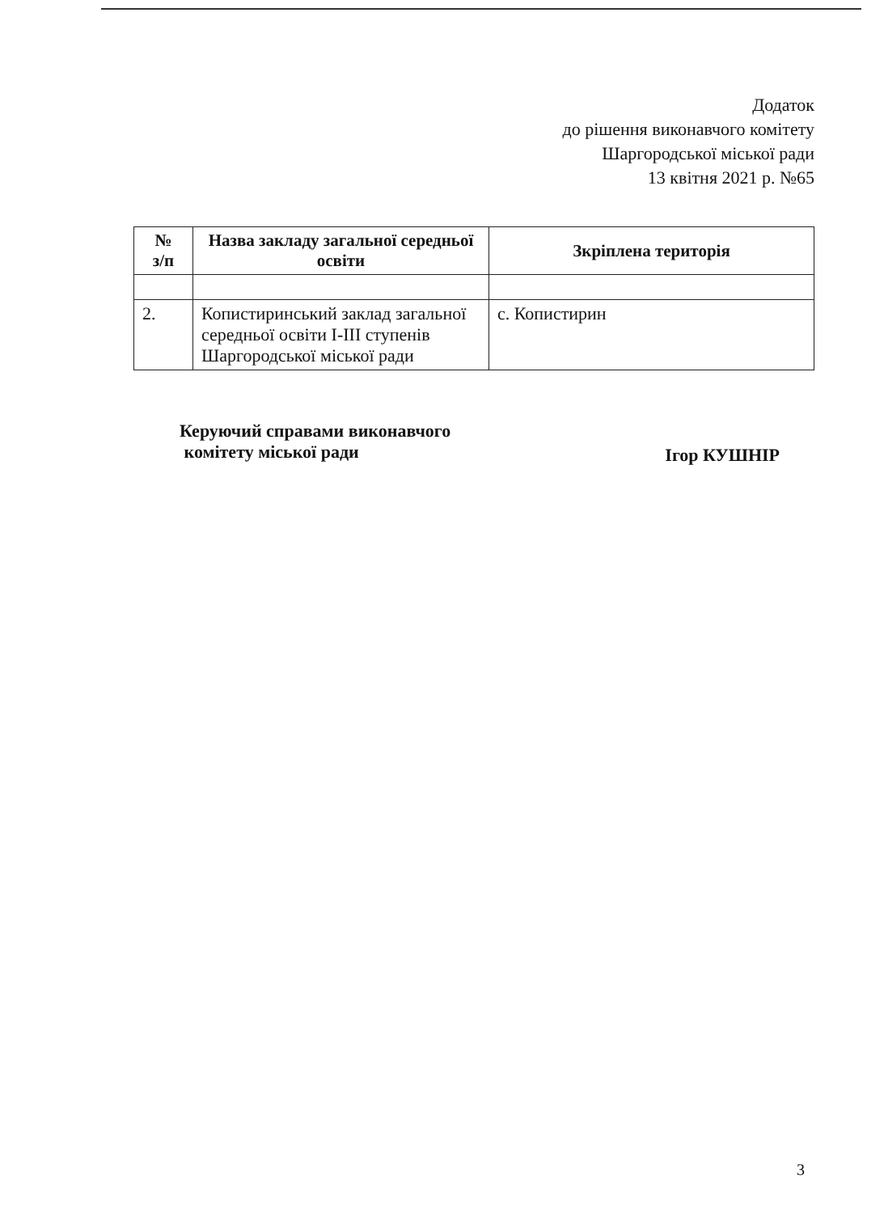Додаток
до рішення виконавчого комітету
Шаргородської міської ради
13 квітня 2021 р. №65
| № з/п | Назва закладу загальної середньої освіти | Зкріплена територія |
| --- | --- | --- |
| 2. | Копистиринський заклад загальної середньої освіти І-ІІІ ступенів Шаргородської міської ради | с. Копистирин |
Керуючий справами виконавчого
комітету міської ради
Ігор КУШНІР
3